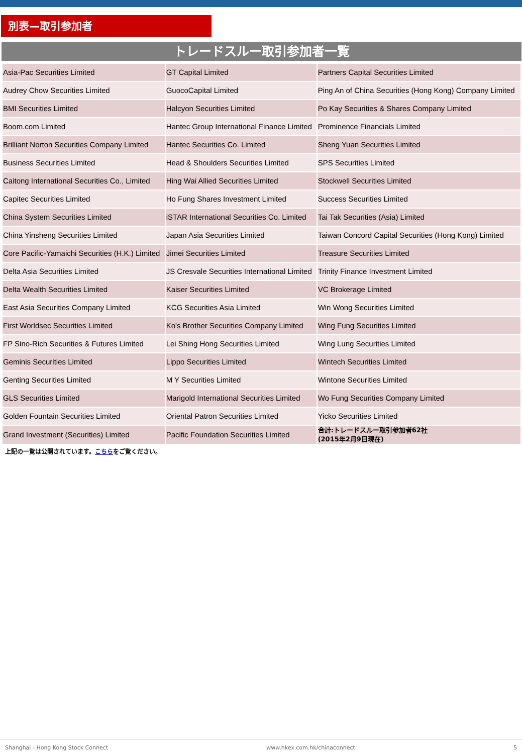別表—取引参加者
トレードスルー取引参加者一覧
| Asia-Pac Securities Limited | GT Capital Limited | Partners Capital Securities Limited |
| Audrey Chow Securities Limited | GuocoCapital Limited | Ping An of China Securities (Hong Kong) Company Limited |
| BMI Securities Limited | Halcyon Securities Limited | Po Kay Securities & Shares Company Limited |
| Boom.com Limited | Hantec Group International Finance Limited | Prominence Financials Limited |
| Brilliant Norton Securities Company Limited | Hantec Securities Co. Limited | Sheng Yuan Securities Limited |
| Business Securities Limited | Head & Shoulders Securities Limited | SPS Securities Limited |
| Caitong International Securities Co., Limited | Hing Wai Allied Securities Limited | Stockwell Securities Limited |
| Capitec Securities Limited | Ho Fung Shares Investment Limited | Success Securities Limited |
| China System Securities Limited | iSTAR International Securities Co. Limited | Tai Tak Securities (Asia) Limited |
| China Yinsheng Securities Limited | Japan Asia Securities Limited | Taiwan Concord Capital Securities (Hong Kong) Limited |
| Core Pacific-Yamaichi Securities (H.K.) Limited | Jimei Securities Limited | Treasure Securities Limited |
| Delta Asia Securities Limited | JS Cresvale Securities International Limited | Trinity Finance Investment Limited |
| Delta Wealth Securities Limited | Kaiser Securities Limited | VC Brokerage Limited |
| East Asia Securities Company Limited | KCG Securities Asia Limited | Win Wong Securities Limited |
| First Worldsec Securities Limited | Ko's Brother Securities Company Limited | Wing Fung Securities Limited |
| FP Sino-Rich Securities & Futures Limited | Lei Shing Hong Securities Limited | Wing Lung Securities Limited |
| Geminis Securities Limited | Lippo Securities Limited | Wintech Securities Limited |
| Genting Securities Limited | M Y Securities Limited | Wintone Securities Limited |
| GLS Securities Limited | Marigold International Securities Limited | Wo Fung Securities Company Limited |
| Golden Fountain Securities Limited | Oriental Patron Securities Limited | Yicko Securities Limited |
| Grand Investment (Securities) Limited | Pacific Foundation Securities Limited | 合計:トレードスルー取引参加者62社 (2015年2月9日現在) |
上記の一覧は公開されています。こちらをご覧ください。
Shanghai - Hong Kong Stock Connect www.hkex.com.hk/chinaconnect 5